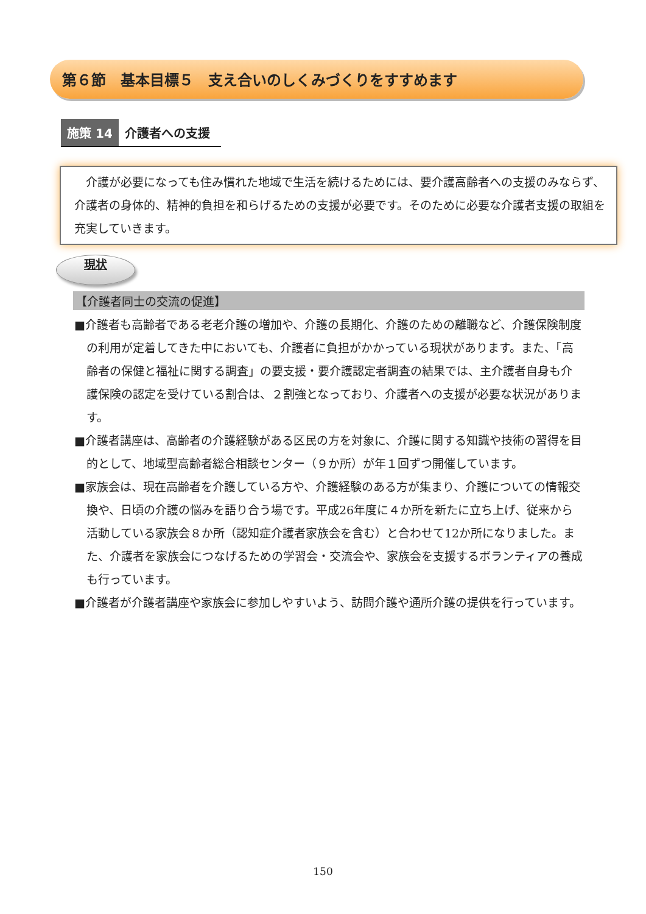第６節　基本目標５　支え合いのしくみづくりをすすめます
施策 14 介護者への支援
　介護が必要になっても住み慣れた地域で生活を続けるためには、要介護高齢者への支援のみならず、介護者の身体的、精神的負担を和らげるための支援が必要です。そのために必要な介護者支援の取組を充実していきます。
現状
【介護者同士の交流の促進】
■介護者も高齢者である老老介護の増加や、介護の長期化、介護のための離職など、介護保険制度の利用が定着してきた中においても、介護者に負担がかかっている現状があります。また、「高齢者の保健と福祉に関する調査」の要支援・要介護認定者調査の結果では、主介護者自身も介護保険の認定を受けている割合は、２割強となっており、介護者への支援が必要な状況があります。
■介護者講座は、高齢者の介護経験がある区民の方を対象に、介護に関する知識や技術の習得を目的として、地域型高齢者総合相談センター（９か所）が年１回ずつ開催しています。
■家族会は、現在高齢者を介護している方や、介護経験のある方が集まり、介護についての情報交換や、日頃の介護の悩みを語り合う場です。平成26年度に４か所を新たに立ち上げ、従来から活動している家族会８か所（認知症介護者家族会を含む）と合わせて12か所になりました。また、介護者を家族会につなげるための学習会・交流会や、家族会を支援するボランティアの養成も行っています。
■介護者が介護者講座や家族会に参加しやすいよう、訪問介護や通所介護の提供を行っています。
150